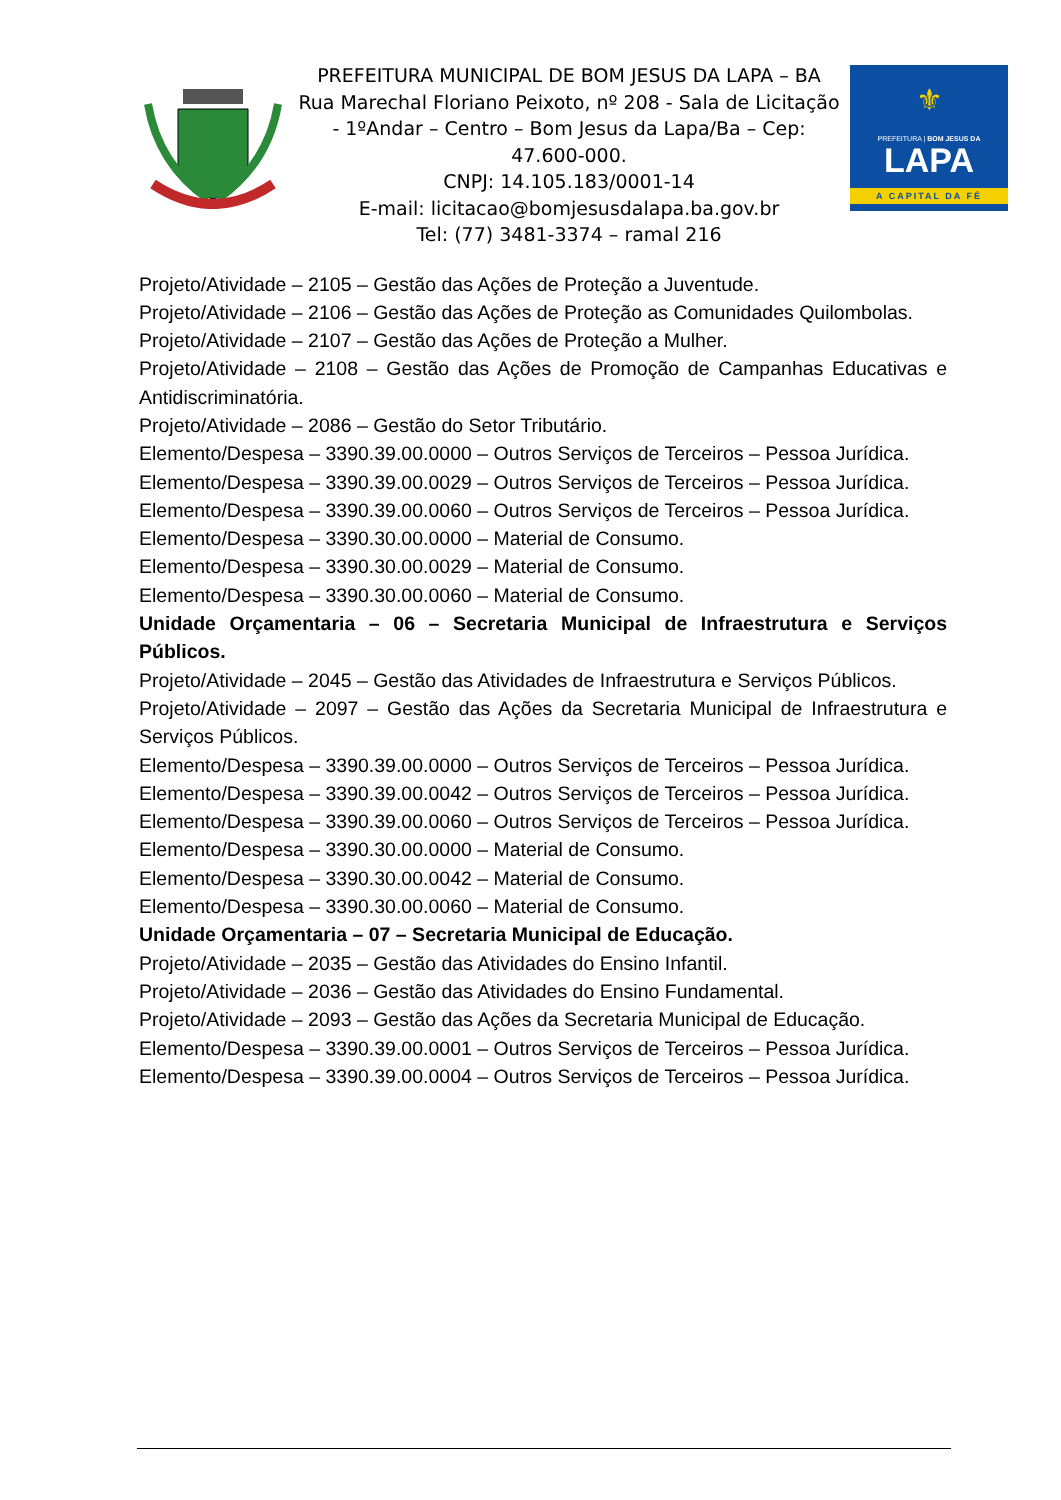PREFEITURA MUNICIPAL DE BOM JESUS DA LAPA – BA
Rua Marechal Floriano Peixoto, nº 208 - Sala de Licitação - 1ºAndar – Centro – Bom Jesus da Lapa/Ba – Cep: 47.600-000.
CNPJ: 14.105.183/0001-14
E-mail: licitacao@bomjesusdalapa.ba.gov.br
Tel: (77) 3481-3374 – ramal 216
⚜
PREFEITURA | BOM JESUS DA
LAPA
A CAPITAL DA FÉ
Projeto/Atividade – 2105 – Gestão das Ações de Proteção a Juventude.
Projeto/Atividade – 2106 – Gestão das Ações de Proteção as Comunidades Quilombolas.
Projeto/Atividade – 2107 – Gestão das Ações de Proteção a Mulher.
Projeto/Atividade – 2108 – Gestão das Ações de Promoção de Campanhas Educativas e Antidiscriminatória.
Projeto/Atividade – 2086 – Gestão do Setor Tributário.
Elemento/Despesa – 3390.39.00.0000 – Outros Serviços de Terceiros – Pessoa Jurídica.
Elemento/Despesa – 3390.39.00.0029 – Outros Serviços de Terceiros – Pessoa Jurídica.
Elemento/Despesa – 3390.39.00.0060 – Outros Serviços de Terceiros – Pessoa Jurídica.
Elemento/Despesa – 3390.30.00.0000 – Material de Consumo.
Elemento/Despesa – 3390.30.00.0029 – Material de Consumo.
Elemento/Despesa – 3390.30.00.0060 – Material de Consumo.
Unidade Orçamentaria – 06 – Secretaria Municipal de Infraestrutura e Serviços Públicos.
Projeto/Atividade – 2045 – Gestão das Atividades de Infraestrutura e Serviços Públicos.
Projeto/Atividade – 2097 – Gestão das Ações da Secretaria Municipal de Infraestrutura e Serviços Públicos.
Elemento/Despesa – 3390.39.00.0000 – Outros Serviços de Terceiros – Pessoa Jurídica.
Elemento/Despesa – 3390.39.00.0042 – Outros Serviços de Terceiros – Pessoa Jurídica.
Elemento/Despesa – 3390.39.00.0060 – Outros Serviços de Terceiros – Pessoa Jurídica.
Elemento/Despesa – 3390.30.00.0000 – Material de Consumo.
Elemento/Despesa – 3390.30.00.0042 – Material de Consumo.
Elemento/Despesa – 3390.30.00.0060 – Material de Consumo.
Unidade Orçamentaria – 07 – Secretaria Municipal de Educação.
Projeto/Atividade – 2035 – Gestão das Atividades do Ensino Infantil.
Projeto/Atividade – 2036 – Gestão das Atividades do Ensino Fundamental.
Projeto/Atividade – 2093 – Gestão das Ações da Secretaria Municipal de Educação.
Elemento/Despesa – 3390.39.00.0001 – Outros Serviços de Terceiros – Pessoa Jurídica.
Elemento/Despesa – 3390.39.00.0004 – Outros Serviços de Terceiros – Pessoa Jurídica.